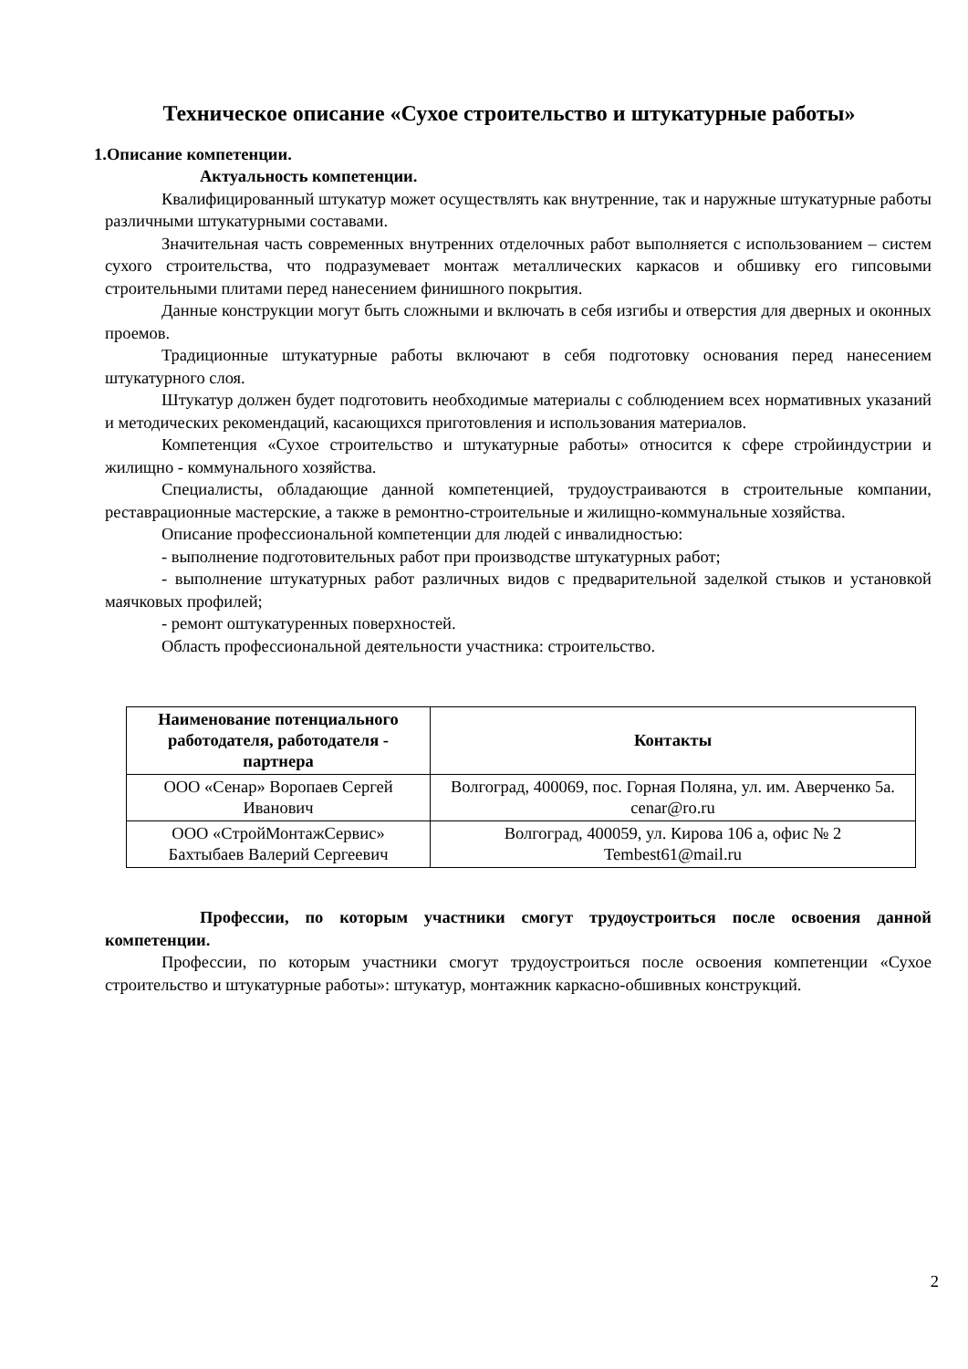Техническое описание «Сухое строительство и штукатурные работы»
1.Описание компетенции.
Актуальность компетенции.
Квалифицированный штукатур может осуществлять как внутренние, так и наружные штукатурные работы различными штукатурными составами.
Значительная часть современных внутренних отделочных работ выполняется с использованием – систем сухого строительства, что подразумевает монтаж металлических каркасов и обшивку его гипсовыми строительными плитами перед нанесением финишного покрытия.
Данные конструкции могут быть сложными и включать в себя изгибы и отверстия для дверных и оконных проемов.
Традиционные штукатурные работы включают в себя подготовку основания перед нанесением штукатурного слоя.
Штукатур должен будет подготовить необходимые материалы с соблюдением всех нормативных указаний и методических рекомендаций, касающихся приготовления и использования материалов.
Компетенция «Сухое строительство и штукатурные работы» относится к сфере стройиндустрии и жилищно - коммунального хозяйства.
Специалисты, обладающие данной компетенцией, трудоустраиваются в строительные компании, реставрационные мастерские, а также в ремонтно-строительные и жилищно-коммунальные хозяйства.
Описание профессиональной компетенции для людей с инвалидностью:
- выполнение подготовительных работ при производстве штукатурных работ;
- выполнение штукатурных работ различных видов с предварительной заделкой стыков и установкой маячковых профилей;
- ремонт оштукатуренных поверхностей.
Область профессиональной деятельности участника: строительство.
| Наименование потенциального работодателя, работодателя - партнера | Контакты |
| --- | --- |
| ООО «Сенар» Воропаев Сергей Иванович | Волгоград, 400069, пос. Горная Поляна, ул. им. Аверченко 5а. cenar@ro.ru |
| ООО «СтройМонтажСервис» Бахтыбаев Валерий Сергеевич | Волгоград, 400059, ул. Кирова 106 а, офис № 2 Tembest61@mail.ru |
Профессии, по которым участники смогут трудоустроиться после освоения данной компетенции.
Профессии, по которым участники смогут трудоустроиться после освоения компетенции «Сухое строительство и штукатурные работы»: штукатур, монтажник каркасно-обшивных конструкций.
2